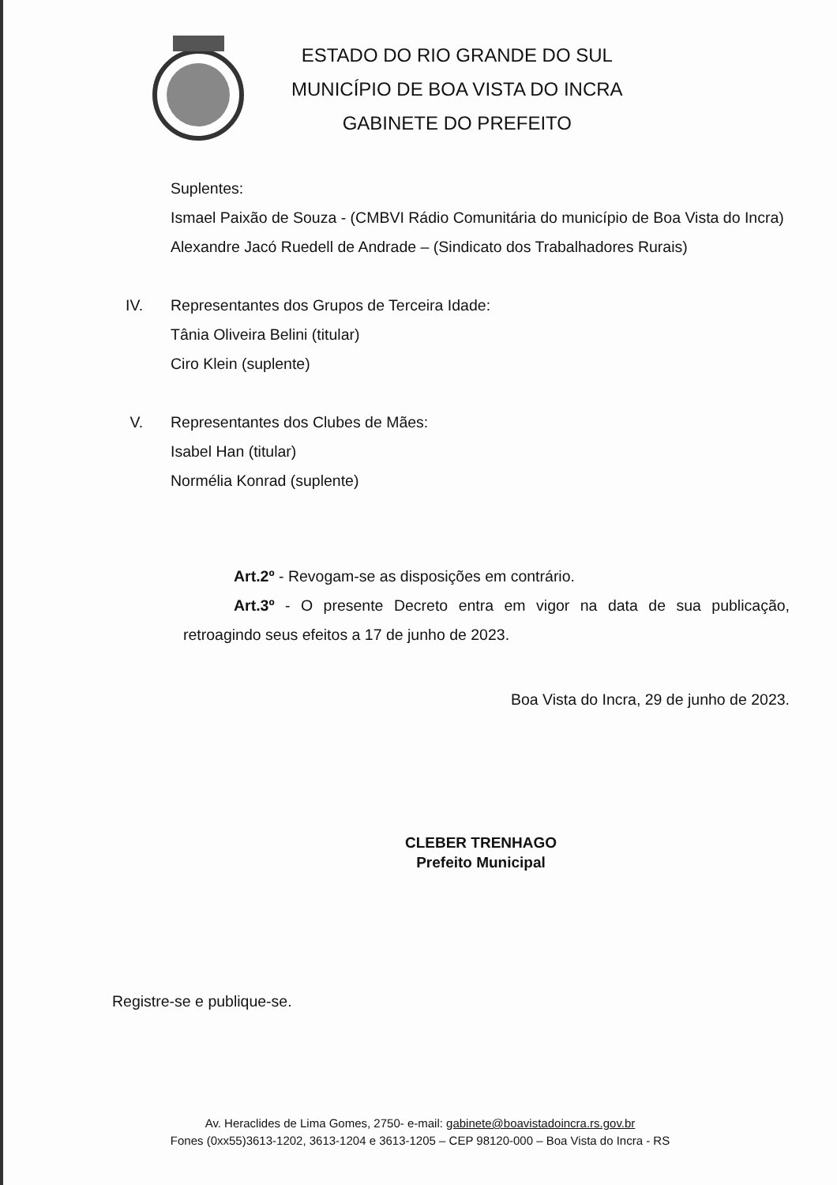ESTADO DO RIO GRANDE DO SUL
MUNICÍPIO DE BOA VISTA DO INCRA
GABINETE DO PREFEITO
Suplentes:
Ismael Paixão de Souza - (CMBVI Rádio Comunitária do município de Boa Vista do Incra)
Alexandre Jacó Ruedell de Andrade – (Sindicato dos Trabalhadores Rurais)
IV. Representantes dos Grupos de Terceira Idade:
Tânia Oliveira Belini (titular)
Ciro Klein (suplente)
V. Representantes dos Clubes de Mães:
Isabel Han (titular)
Normélia Konrad (suplente)
Art.2º - Revogam-se as disposições em contrário.
Art.3º - O presente Decreto entra em vigor na data de sua publicação, retroagindo seus efeitos a 17 de junho de 2023.
Boa Vista do Incra, 29 de junho de 2023.
CLEBER TRENHAGO
Prefeito Municipal
Registre-se e publique-se.
Av. Heraclides de Lima Gomes, 2750- e-mail: gabinete@boavistadoincra.rs.gov.br
Fones (0xx55)3613-1202, 3613-1204 e 3613-1205 – CEP 98120-000 – Boa Vista do Incra - RS